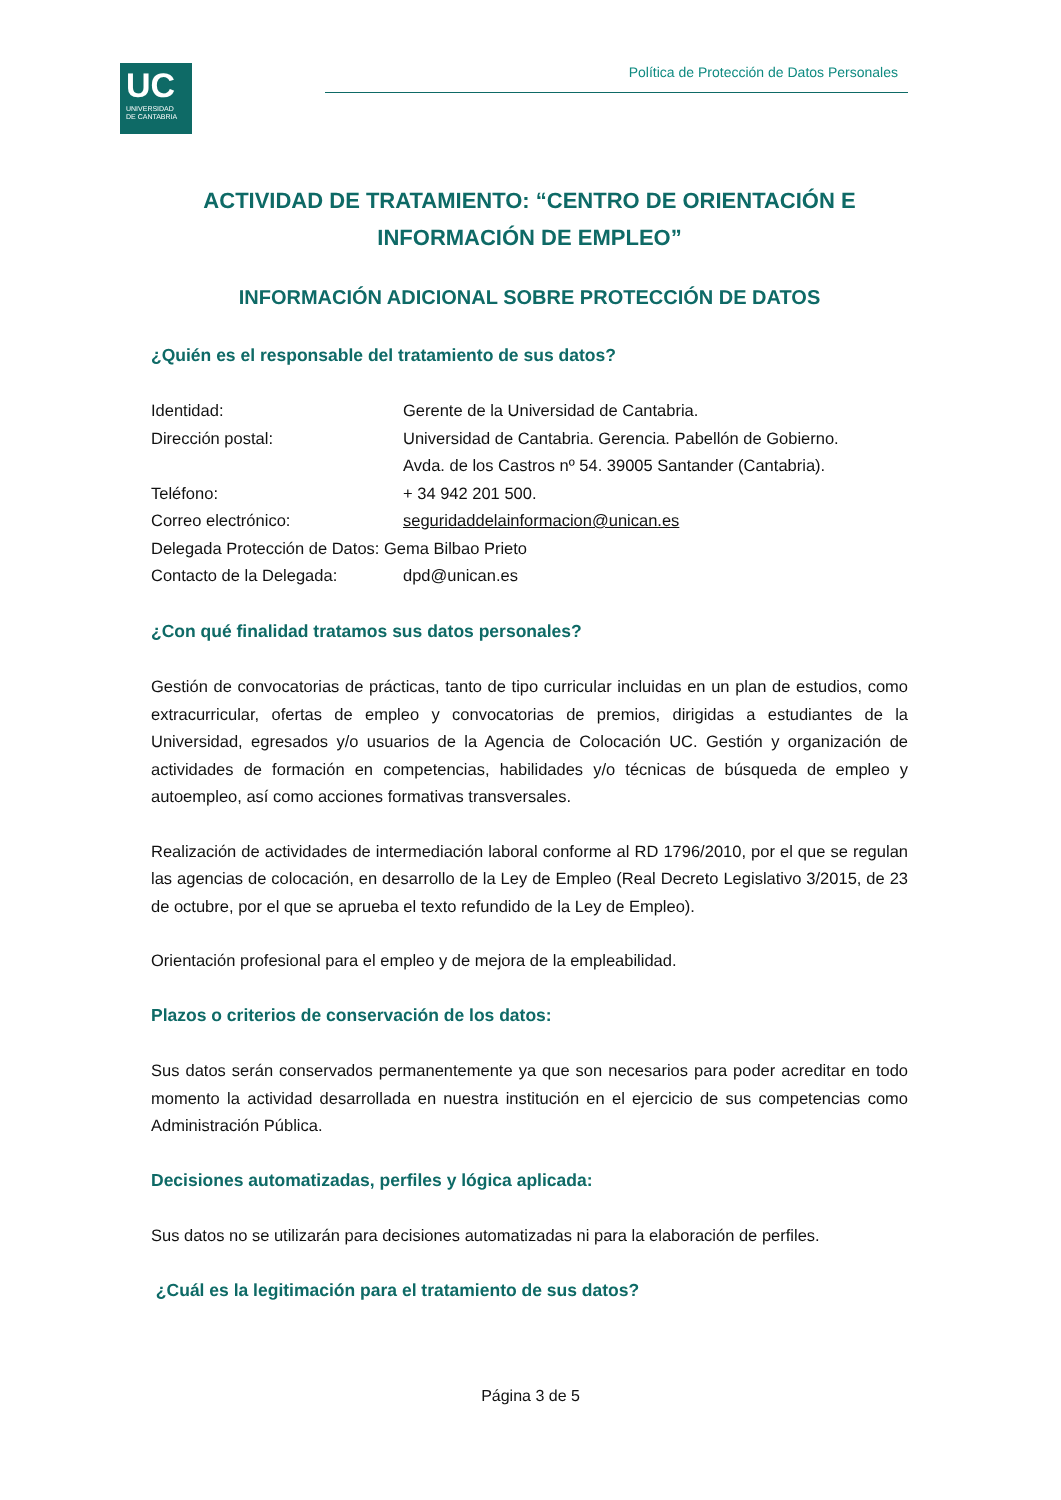UC
UNIVERSIDAD
DE CANTABRIA
Política de Protección de Datos Personales
ACTIVIDAD DE TRATAMIENTO: “CENTRO DE ORIENTACIÓN E INFORMACIÓN DE EMPLEO”
INFORMACIÓN ADICIONAL SOBRE PROTECCIÓN DE DATOS
¿Quién es el responsable del tratamiento de sus datos?
| Identidad: | Gerente de la Universidad de Cantabria. |
| Dirección postal: | Universidad de Cantabria. Gerencia. Pabellón de Gobierno. Avda. de los Castros nº 54. 39005 Santander (Cantabria). |
| Teléfono: | + 34 942 201 500. |
| Correo electrónico: | seguridaddelainformacion@unican.es |
| Delegada Protección de Datos: Gema Bilbao Prieto | |
| Contacto de la Delegada: | dpd@unican.es |
¿Con qué finalidad tratamos sus datos personales?
Gestión de convocatorias de prácticas, tanto de tipo curricular incluidas en un plan de estudios, como extracurricular, ofertas de empleo y convocatorias de premios, dirigidas a estudiantes de la Universidad, egresados y/o usuarios de la Agencia de Colocación UC. Gestión y organización de actividades de formación en competencias, habilidades y/o técnicas de búsqueda de empleo y autoempleo, así como acciones formativas transversales.
Realización de actividades de intermediación laboral conforme al RD 1796/2010, por el que se regulan las agencias de colocación, en desarrollo de la Ley de Empleo (Real Decreto Legislativo 3/2015, de 23 de octubre, por el que se aprueba el texto refundido de la Ley de Empleo).
Orientación profesional para el empleo y de mejora de la empleabilidad.
Plazos o criterios de conservación de los datos:
Sus datos serán conservados permanentemente ya que son necesarios para poder acreditar en todo momento la actividad desarrollada en nuestra institución en el ejercicio de sus competencias como Administración Pública.
Decisiones automatizadas, perfiles y lógica aplicada:
Sus datos no se utilizarán para decisiones automatizadas ni para la elaboración de perfiles.
¿Cuál es la legitimación para el tratamiento de sus datos?
Página 3 de 5